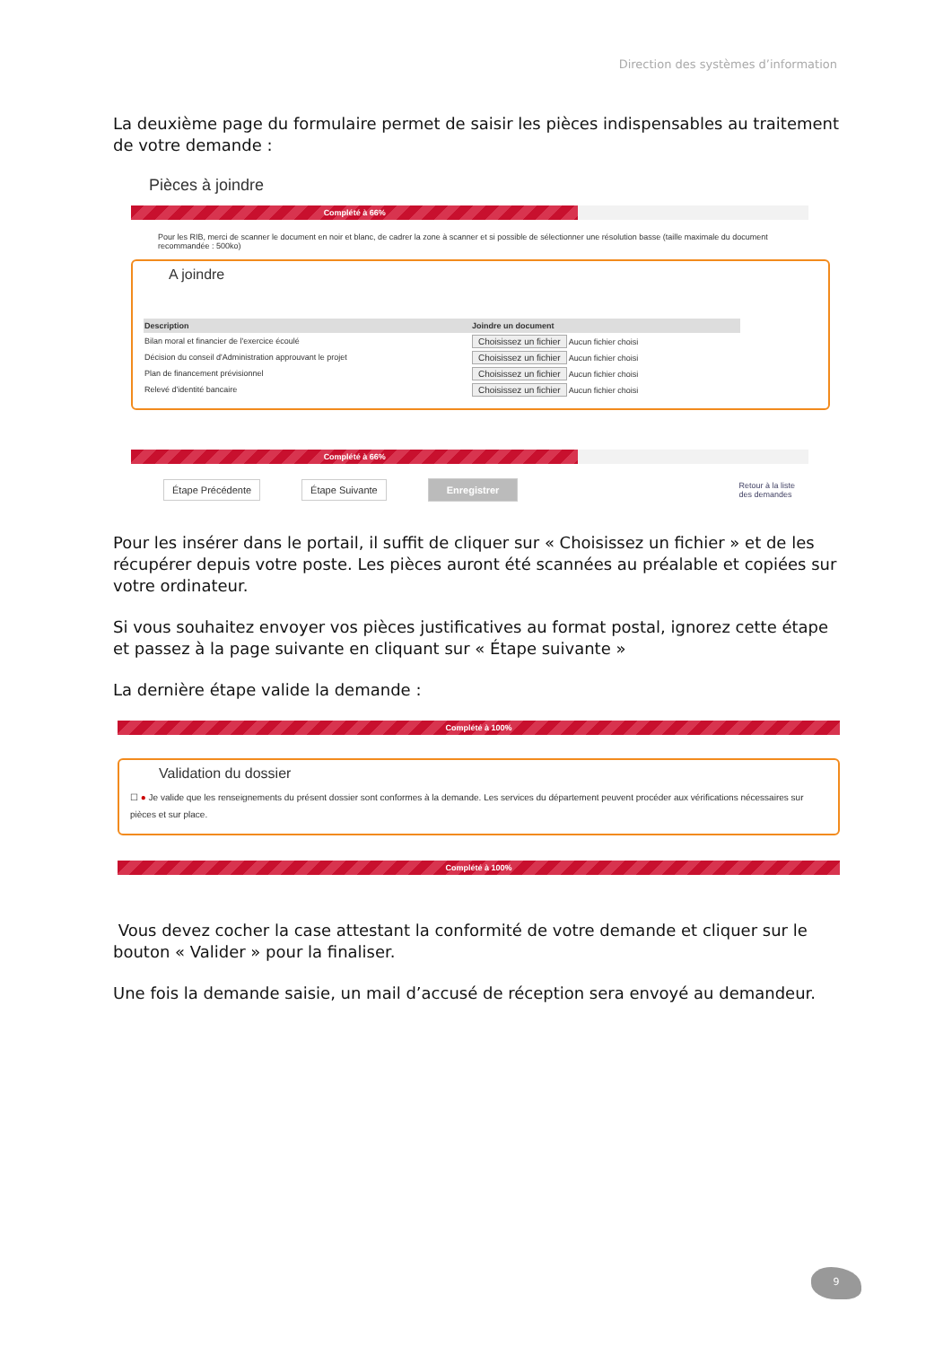Direction des systèmes d’information
La deuxième page du formulaire permet de saisir les pièces indispensables au traitement de votre demande :
Pièces à joindre
Complété à 66%
Pour les RIB, merci de scanner le document en noir et blanc, de cadrer la zone à scanner et si possible de sélectionner une résolution basse (taille maximale du document recommandée : 500ko)
A joindre
| Description | Joindre un document |
| --- | --- |
| Bilan moral et financier de l'exercice écoulé | Choisissez un fichier Aucun fichier choisi |
| Décision du conseil d'Administration approuvant le projet | Choisissez un fichier Aucun fichier choisi |
| Plan de financement prévisionnel | Choisissez un fichier Aucun fichier choisi |
| Relevé d'identité bancaire | Choisissez un fichier Aucun fichier choisi |
Complété à 66%
Étape Précédente Étape Suivante Enregistrer Retour à la liste
des demandes
Pour les insérer dans le portail, il suffit de cliquer sur « Choisissez un fichier » et de les récupérer depuis votre poste. Les pièces auront été scannées au préalable et copiées sur votre ordinateur.
Si vous souhaitez envoyer vos pièces justificatives au format postal, ignorez cette étape et passez à la page suivante en cliquant sur « Étape suivante »
La dernière étape valide la demande :
Complété à 100%
Validation du dossier
☐ ● Je valide que les renseignements du présent dossier sont conformes à la demande. Les services du département peuvent procéder aux vérifications nécessaires sur pièces et sur place.
Complété à 100%
Vous devez cocher la case attestant la conformité de votre demande et cliquer sur le bouton « Valider » pour la finaliser.
Une fois la demande saisie, un mail d’accusé de réception sera envoyé au demandeur.
9